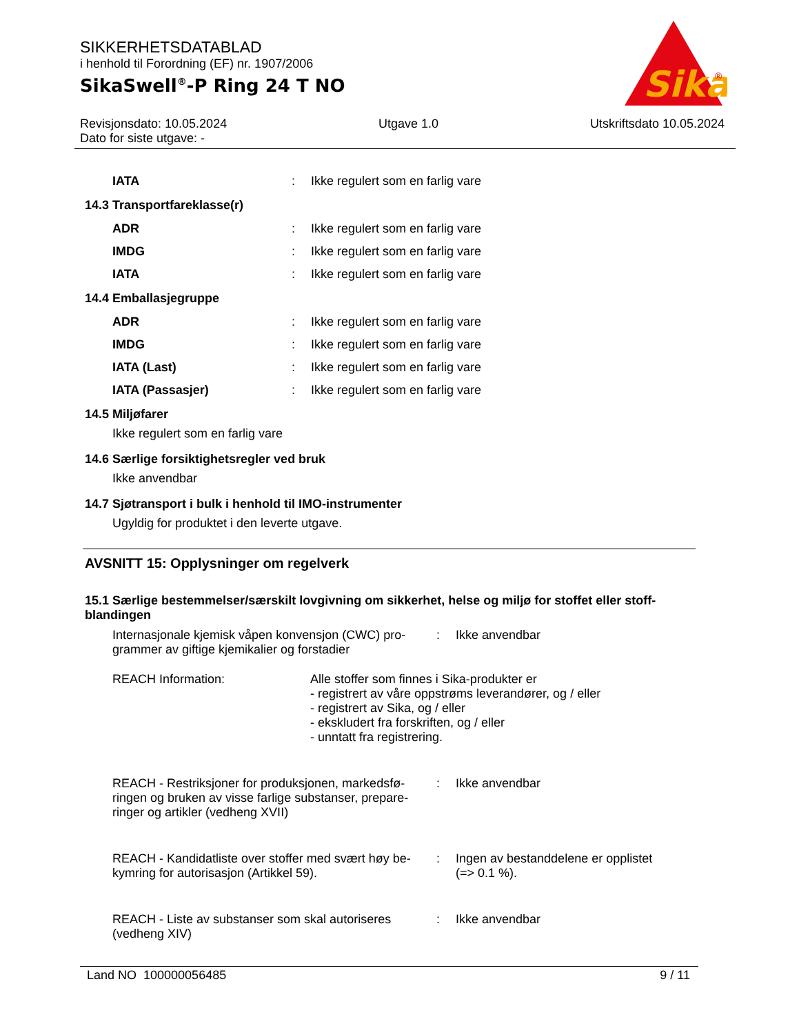SIKKERHETSDATABLAD
i henhold til Forordning (EF) nr. 1907/2006
SikaSwell<sup>®</sup>-P Ring 24 T NO
Sika
®
Revisjonsdato: 10.05.2024
Dato for siste utgave: -
Utgave 1.0 Utskriftsdato 10.05.2024
IATA: Ikke regulert som en farlig vare
14.3 Transportfareklasse(r)
ADR: Ikke regulert som en farlig vare
IMDG: Ikke regulert som en farlig vare
IATA: Ikke regulert som en farlig vare
14.4 Emballasjegruppe
ADR: Ikke regulert som en farlig vare
IMDG: Ikke regulert som en farlig vare
IATA (Last): Ikke regulert som en farlig vare
IATA (Passasjer): Ikke regulert som en farlig vare
14.5 Miljøfarer
Ikke regulert som en farlig vare
14.6 Særlige forsiktighetsregler ved bruk
Ikke anvendbar
14.7 Sjøtransport i bulk i henhold til IMO-instrumenter
Ugyldig for produktet i den leverte utgave.
AVSNITT 15: Opplysninger om regelverk
15.1 Særlige bestemmelser/særskilt lovgivning om sikkerhet, helse og miljø for stoffet eller stoff-blandingen
Internasjonale kjemisk våpen konvensjon (CWC) pro-grammer av giftige kjemikalier og forstadier: Ikke anvendbar
REACH Information: Alle stoffer som finnes i Sika-produkter er
- registrert av våre oppstrøms leverandører, og / eller
- registrert av Sika, og / eller
- ekskludert fra forskriften, og / eller
- unntatt fra registrering.
REACH - Restriksjoner for produksjonen, markedsfø-ringen og bruken av visse farlige substanser, prepare-ringer og artikler (vedheng XVII): Ikke anvendbar
REACH - Kandidatliste over stoffer med svært høy be-kymring for autorisasjon (Artikkel 59).: Ingen av bestanddelene er opplistet
(=> 0.1 %).
REACH - Liste av substanser som skal autoriseres (vedheng XIV): Ikke anvendbar
Land NO 100000056485 9 / 11